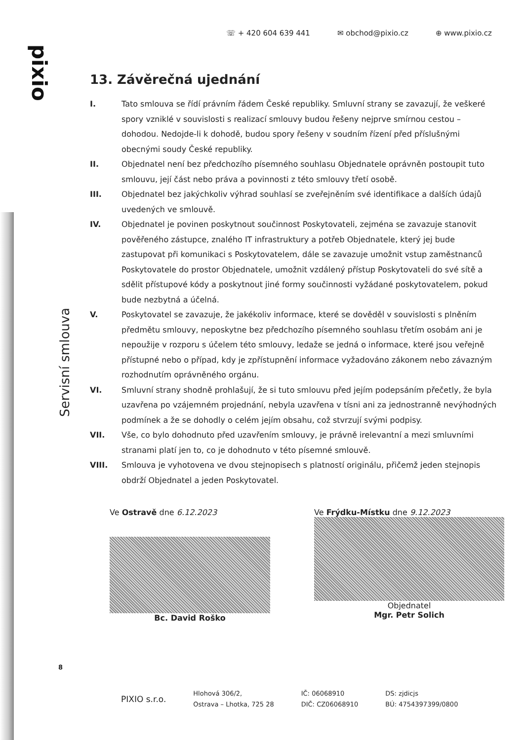pixio
Servisní smlouva
8
☏ + 420 604 639 441 ✉ obchod@pixio.cz ⊕ www.pixio.cz
13. Závěrečná ujednání
I. Tato smlouva se řídí právním řádem České republiky. Smluvní strany se zavazují, že veškeré spory vzniklé v souvislosti s realizací smlouvy budou řešeny nejprve smírnou cestou – dohodou. Nedojde-li k dohodě, budou spory řešeny v soudním řízení před příslušnými obecnými soudy České republiky.
II. Objednatel není bez předchozího písemného souhlasu Objednatele oprávněn postoupit tuto smlouvu, její část nebo práva a povinnosti z této smlouvy třetí osobě.
III. Objednatel bez jakýchkoliv výhrad souhlasí se zveřejněním své identifikace a dalších údajů uvedených ve smlouvě.
IV. Objednatel je povinen poskytnout součinnost Poskytovateli, zejména se zavazuje stanovit pověřeného zástupce, znalého IT infrastruktury a potřeb Objednatele, který jej bude zastupovat při komunikaci s Poskytovatelem, dále se zavazuje umožnit vstup zaměstnanců Poskytovatele do prostor Objednatele, umožnit vzdálený přístup Poskytovateli do své sítě a sdělit přístupové kódy a poskytnout jiné formy součinnosti vyžádané poskytovatelem, pokud bude nezbytná a účelná.
V. Poskytovatel se zavazuje, že jakékoliv informace, které se dověděl v souvislosti s plněním předmětu smlouvy, neposkytne bez předchozího písemného souhlasu třetím osobám ani je nepoužije v rozporu s účelem této smlouvy, ledaže se jedná o informace, které jsou veřejně přístupné nebo o případ, kdy je zpřístupnění informace vyžadováno zákonem nebo závazným rozhodnutím oprávněného orgánu.
VI. Smluvní strany shodně prohlašují, že si tuto smlouvu před jejím podepsáním přečetly, že byla uzavřena po vzájemném projednání, nebyla uzavřena v tísni ani za jednostranně nevýhodných podmínek a že se dohodly o celém jejím obsahu, což stvrzují svými podpisy.
VII. Vše, co bylo dohodnuto před uzavřením smlouvy, je právně irelevantní a mezi smluvními stranami platí jen to, co je dohodnuto v této písemné smlouvě.
VIII. Smlouva je vyhotovena ve dvou stejnopisech s platností originálu, přičemž jeden stejnopis obdrží Objednatel a jeden Poskytovatel.
Ve Ostravě dne 6.12.2023
Bc. David Roško
Ve Frýdku-Místku dne 9.12.2023
Objednatel
Mgr. Petr Solich
PIXIO s.r.o.
Hlohová 306/2,
Ostrava – Lhotka, 725 28
IČ: 06068910
DIČ: CZ06068910
DS: zjdicjs
BÚ: 4754397399/0800